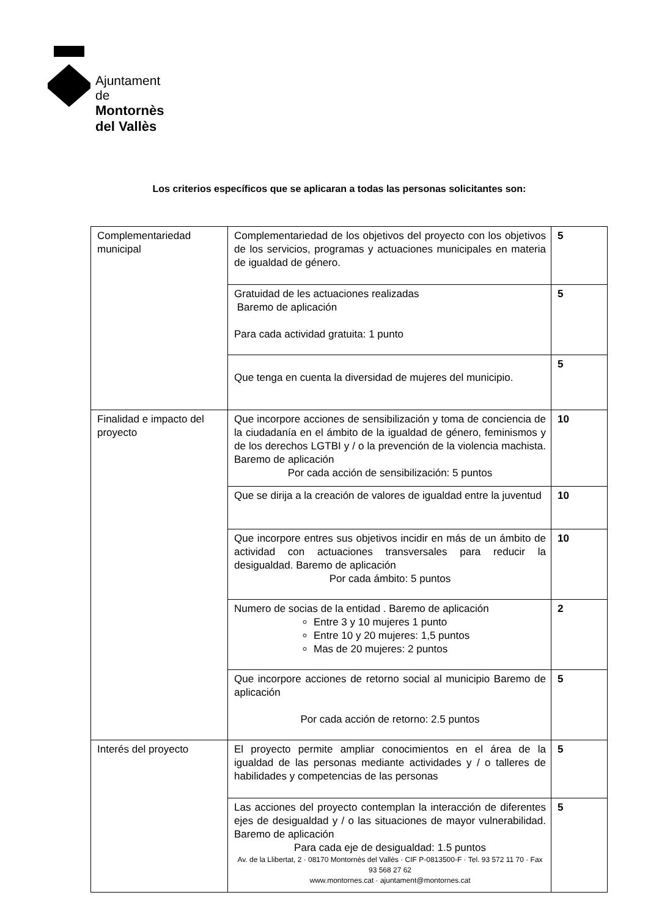Ajuntament de
Montornès del Vallès
Los criterios específicos que se aplicaran a todas las personas solicitantes son:
| Complementariedad municipal | Complementariedad de los objetivos del proyecto con los objetivos de los servicios, programas y actuaciones municipales en materia de igualdad de género. | 5 |
| | Gratuidad de les actuaciones realizadas Baremo de aplicación Para cada actividad gratuita: 1 punto | 5 |
| | Que tenga en cuenta la diversidad de mujeres del municipio. | 5 |
| Finalidad e impacto del proyecto | Que incorpore acciones de sensibilización y toma de conciencia de la ciudadanía en el ámbito de la igualdad de género, feminismos y de los derechos LGTBI y / o la prevención de la violencia machista. Baremo de aplicación Por cada acción de sensibilización: 5 puntos | 10 |
| | Que se dirija a la creación de valores de igualdad entre la juventud | 10 |
| | Que incorpore entres sus objetivos incidir en más de un ámbito de actividad con actuaciones transversales para reducir la desigualdad. Baremo de aplicación Por cada ámbito: 5 puntos | 10 |
| | Numero de socias de la entidad . Baremo de aplicación Entre 3 y 10 mujeres 1 punto Entre 10 y 20 mujeres: 1,5 puntos Mas de 20 mujeres: 2 puntos | 2 |
| | Que incorpore acciones de retorno social al municipio Baremo de aplicación Por cada acción de retorno: 2.5 puntos | 5 |
| Interés del proyecto | El proyecto permite ampliar conocimientos en el área de la igualdad de las personas mediante actividades y / o talleres de habilidades y competencias de las personas | 5 |
| | Las acciones del proyecto contemplan la interacción de diferentes ejes de desigualdad y / o las situaciones de mayor vulnerabilidad. Baremo de aplicación Para cada eje de desigualdad: 1.5 puntos Av. de la Llibertat, 2 · 08170 Montornès del Vallès · CIF P-0813500-F · Tel. 93 572 11 70 · Fax 93 568 27 62 www.montornes.cat · ajuntament@montornes.cat | 5 |